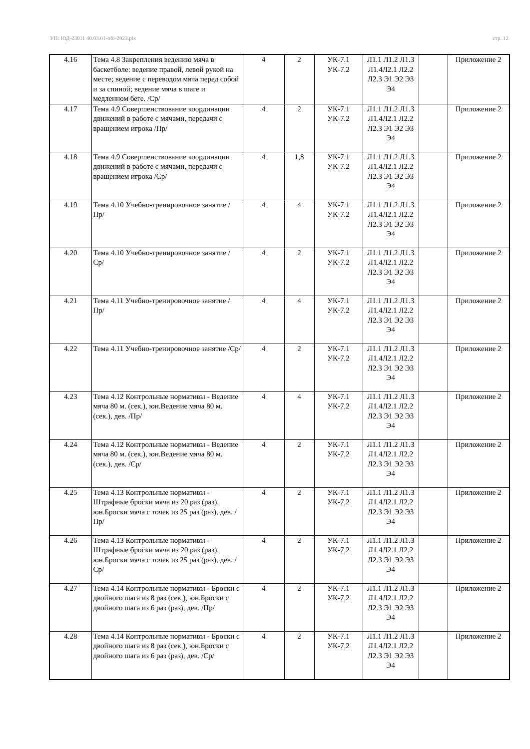УП: ЮД-23011 40.03.01-ofo-2023.plx стр. 12
| 4.16 | Тема 4.8 Закрепления ведению мяча в баскетболе: ведение правой, левой рукой на месте; ведение с переводом мяча перед собой и за спиной; ведение мяча в шаге и медленном беге. /Ср/ | 4 | 2 | УК-7.1 УК-7.2 | Л1.1 Л1.2 Л1.3 Л1.4Л2.1 Л2.2 Л2.3 Э1 Э2 Э3 Э4 | | Приложение 2 |
| 4.17 | Тема 4.9 Совершенствование координации движений в работе с мячами, передачи с вращением игрока /Пр/ | 4 | 2 | УК-7.1 УК-7.2 | Л1.1 Л1.2 Л1.3 Л1.4Л2.1 Л2.2 Л2.3 Э1 Э2 Э3 Э4 | | Приложение 2 |
| 4.18 | Тема 4.9 Совершенствование координации движений в работе с мячами, передачи с вращением игрока /Ср/ | 4 | 1,8 | УК-7.1 УК-7.2 | Л1.1 Л1.2 Л1.3 Л1.4Л2.1 Л2.2 Л2.3 Э1 Э2 Э3 Э4 | | Приложение 2 |
| 4.19 | Тема 4.10 Учебно-тренировочное занятие /Пр/ | 4 | 4 | УК-7.1 УК-7.2 | Л1.1 Л1.2 Л1.3 Л1.4Л2.1 Л2.2 Л2.3 Э1 Э2 Э3 Э4 | | Приложение 2 |
| 4.20 | Тема 4.10 Учебно-тренировочное занятие /Ср/ | 4 | 2 | УК-7.1 УК-7.2 | Л1.1 Л1.2 Л1.3 Л1.4Л2.1 Л2.2 Л2.3 Э1 Э2 Э3 Э4 | | Приложение 2 |
| 4.21 | Тема 4.11 Учебно-тренировочное занятие /Пр/ | 4 | 4 | УК-7.1 УК-7.2 | Л1.1 Л1.2 Л1.3 Л1.4Л2.1 Л2.2 Л2.3 Э1 Э2 Э3 Э4 | | Приложение 2 |
| 4.22 | Тема 4.11 Учебно-тренировочное занятие /Ср/ | 4 | 2 | УК-7.1 УК-7.2 | Л1.1 Л1.2 Л1.3 Л1.4Л2.1 Л2.2 Л2.3 Э1 Э2 Э3 Э4 | | Приложение 2 |
| 4.23 | Тема 4.12 Контрольные нормативы - Ведение мяча 80 м. (сек.), юн.Ведение мяча 80 м. (сек.), дев. /Пр/ | 4 | 4 | УК-7.1 УК-7.2 | Л1.1 Л1.2 Л1.3 Л1.4Л2.1 Л2.2 Л2.3 Э1 Э2 Э3 Э4 | | Приложение 2 |
| 4.24 | Тема 4.12 Контрольные нормативы - Ведение мяча 80 м. (сек.), юн.Ведение мяча 80 м. (сек.), дев. /Ср/ | 4 | 2 | УК-7.1 УК-7.2 | Л1.1 Л1.2 Л1.3 Л1.4Л2.1 Л2.2 Л2.3 Э1 Э2 Э3 Э4 | | Приложение 2 |
| 4.25 | Тема 4.13 Контрольные нормативы - Штрафные броски мяча из 20 раз (раз), юн.Броски мяча с точек из 25 раз (раз), дев. /Пр/ | 4 | 2 | УК-7.1 УК-7.2 | Л1.1 Л1.2 Л1.3 Л1.4Л2.1 Л2.2 Л2.3 Э1 Э2 Э3 Э4 | | Приложение 2 |
| 4.26 | Тема 4.13 Контрольные нормативы - Штрафные броски мяча из 20 раз (раз), юн.Броски мяча с точек из 25 раз (раз), дев. /Ср/ | 4 | 2 | УК-7.1 УК-7.2 | Л1.1 Л1.2 Л1.3 Л1.4Л2.1 Л2.2 Л2.3 Э1 Э2 Э3 Э4 | | Приложение 2 |
| 4.27 | Тема 4.14 Контрольные нормативы - Броски с двойного шага из 8 раз (сек.), юн.Броски с двойного шага из 6 раз (раз), дев. /Пр/ | 4 | 2 | УК-7.1 УК-7.2 | Л1.1 Л1.2 Л1.3 Л1.4Л2.1 Л2.2 Л2.3 Э1 Э2 Э3 Э4 | | Приложение 2 |
| 4.28 | Тема 4.14 Контрольные нормативы - Броски с двойного шага из 8 раз (сек.), юн.Броски с двойного шага из 6 раз (раз), дев. /Ср/ | 4 | 2 | УК-7.1 УК-7.2 | Л1.1 Л1.2 Л1.3 Л1.4Л2.1 Л2.2 Л2.3 Э1 Э2 Э3 Э4 | | Приложение 2 |